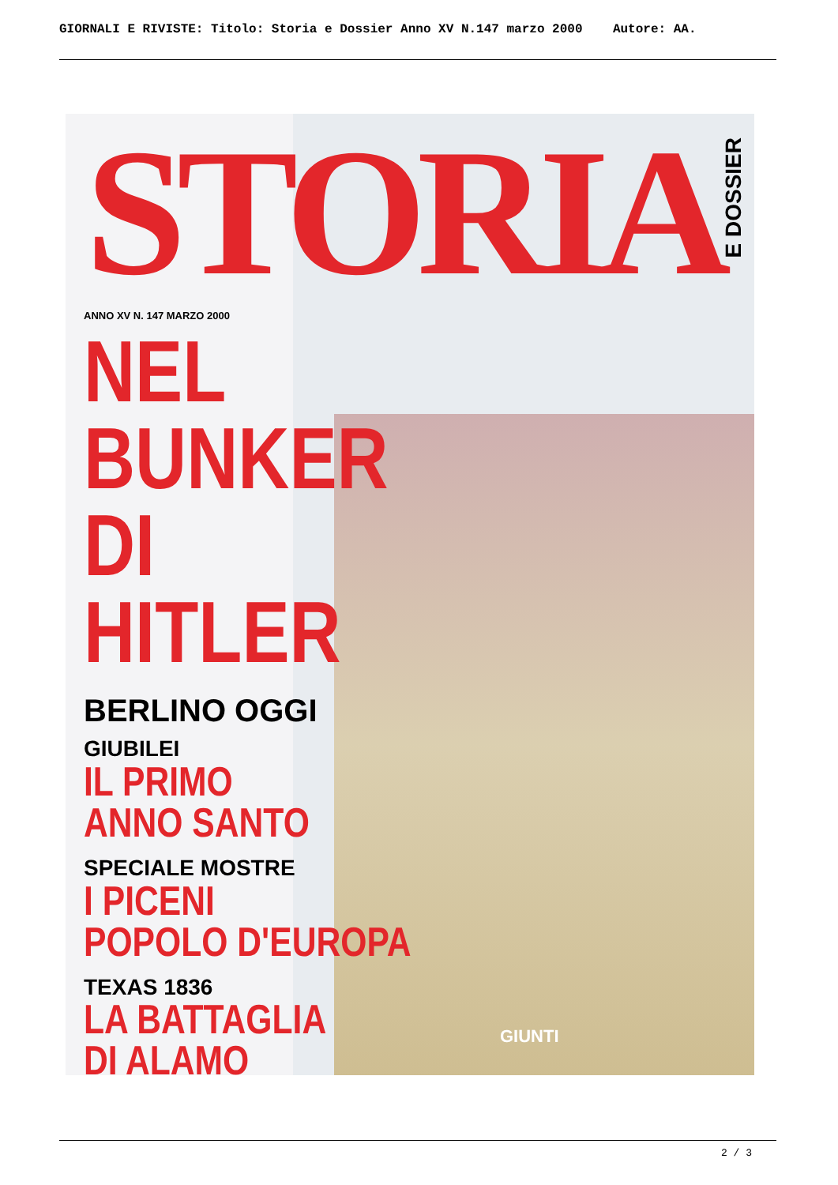GIORNALI E RIVISTE: Titolo: Storia e Dossier Anno XV N.147 marzo 2000 Autore: AA.
STORIA
E DOSSIER
ANNO XV N. 147 MARZO 2000
NEL BUNKER DI HITLER
BERLINO OGGI
GIUBILEI
IL PRIMO
ANNO SANTO
SPECIALE MOSTRE
I PICENI
POPOLO D'EUROPA
TEXAS 1836
LA BATTAGLIA
DI ALAMO
GIUNTI
2 / 3